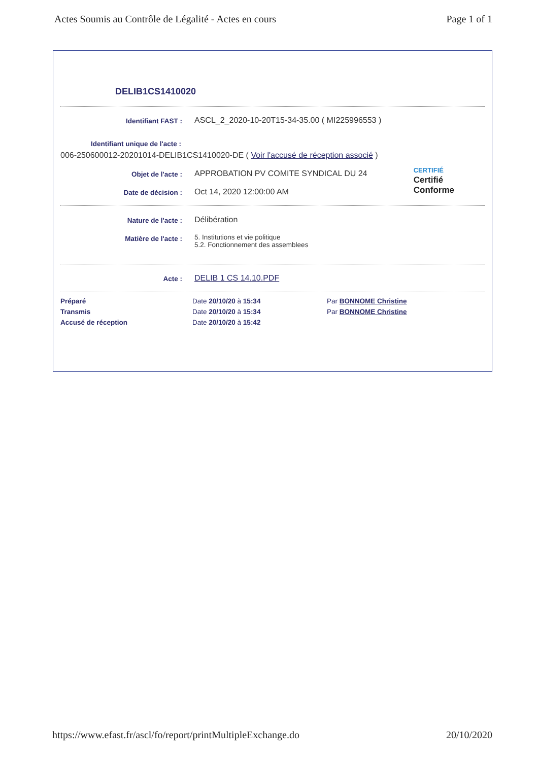Actes Soumis au Contrôle de Légalité - Actes en cours Page 1 of 1
DELIB1CS1410020
Identifiant FAST :
ASCL_2_2020-10-20T15-34-35.00 ( MI225996553 )
Identifiant unique de l'acte :
006-250600012-20201014-DELIB1CS1410020-DE ( Voir l'accusé de réception associé )
Objet de l'acte :
APPROBATION PV COMITE SYNDICAL DU 24
Date de décision :
Oct 14, 2020 12:00:00 AM
CERTIFIÉ
Certifié
Conforme
Nature de l'acte :
Délibération
Matière de l'acte :
5. Institutions et vie politique
5.2. Fonctionnement des assemblees
Acte :
DELIB 1 CS 14.10.PDF
Préparé Date 20/10/20 à 15:34 Par BONNOME Christine Transmis Date 20/10/20 à 15:34 Par BONNOME Christine Accusé de réception Date 20/10/20 à 15:42
https://www.efast.fr/ascl/fo/report/printMultipleExchange.do 20/10/2020